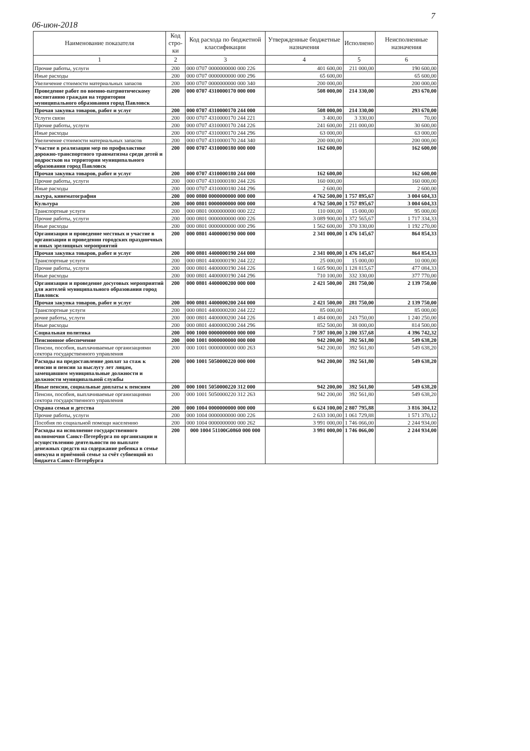06-июн-2018
7
| Наименование показателя | Код стро-ки | Код расхода по бюджетной классификации | Утвержденные бюджетные назначения | Исполнено | Неисполненные назначения |
| --- | --- | --- | --- | --- | --- |
| 1 | 2 | 3 | 4 | 5 | 6 |
| Прочие работы, услуги | 200 | 000 0707 0000000000 000 226 | 401 600,00 | 211 000,00 | 190 600,00 |
| Иные расходы | 200 | 000 0707 0000000000 000 296 | 65 600,00 | | 65 600,00 |
| Увеличение стоимости материальных запасов | 200 | 000 0707 0000000000 000 340 | 200 000,00 | | 200 000,00 |
| Проведение работ по военно-патриотическому воспитанию граждан на территории муниципального образования город Павловск | 200 | 000 0707 4310000170 000 000 | 508 000,00 | 214 330,00 | 293 670,00 |
| Прочая закупка товаров, работ и услуг | 200 | 000 0707 4310000170 244 000 | 508 000,00 | 214 330,00 | 293 670,00 |
| Услуги связи | 200 | 000 0707 4310000170 244 221 | 3 400,00 | 3 330,00 | 70,00 |
| Прочие работы, услуги | 200 | 000 0707 4310000170 244 226 | 241 600,00 | 211 000,00 | 30 600,00 |
| Иные расходы | 200 | 000 0707 4310000170 244 296 | 63 000,00 | | 63 000,00 |
| Увеличение стоимости материальных запасов | 200 | 000 0707 4310000170 244 340 | 200 000,00 | | 200 000,00 |
| Участие в реализации мер по профилактике дорожно-транспортного травматизма среди детей и подростков на территории муниципального образования город Павловск | 200 | 000 0707 4310000180 000 000 | 162 600,00 | | 162 600,00 |
| Прочая закупка товаров, работ и услуг | 200 | 000 0707 4310000180 244 000 | 162 600,00 | | 162 600,00 |
| Прочие работы, услуги | 200 | 000 0707 4310000180 244 226 | 160 000,00 | | 160 000,00 |
| Иные расходы | 200 | 000 0707 4310000180 244 296 | 2 600,00 | | 2 600,00 |
| льтура, кинематография | 200 | 000 0800 0000000000 000 000 | 4 762 500,00 | 1 757 895,67 | 3 004 604,33 |
| Культура | 200 | 000 0801 0000000000 000 000 | 4 762 500,00 | 1 757 895,67 | 3 004 604,33 |
| Транспортные услуги | 200 | 000 0801 0000000000 000 222 | 110 000,00 | 15 000,00 | 95 000,00 |
| Прочие работы, услуги | 200 | 000 0801 0000000000 000 226 | 3 089 900,00 | 1 372 565,67 | 1 717 334,33 |
| Иные расходы | 200 | 000 0801 0000000000 000 296 | 1 562 600,00 | 370 330,00 | 1 192 270,00 |
| Организация и проведение местных и участие в организации и проведении городских праздничных и иных зрелищных мероприятий | 200 | 000 0801 4400000190 000 000 | 2 341 000,00 | 1 476 145,67 | 864 854,33 |
| Прочая закупка товаров, работ и услуг | 200 | 000 0801 4400000190 244 000 | 2 341 000,00 | 1 476 145,67 | 864 854,33 |
| Транспортные услуги | 200 | 000 0801 4400000190 244 222 | 25 000,00 | 15 000,00 | 10 000,00 |
| Прочие работы, услуги | 200 | 000 0801 4400000190 244 226 | 1 605 900,00 | 1 128 815,67 | 477 084,33 |
| Иные расходы | 200 | 000 0801 4400000190 244 296 | 710 100,00 | 332 330,00 | 377 770,00 |
| Организация и проведение досуговых мероприятий для жителей муниципального образования город Павловск | 200 | 000 0801 4400000200 000 000 | 2 421 500,00 | 281 750,00 | 2 139 750,00 |
| Прочая закупка товаров, работ и услуг | 200 | 000 0801 4400000200 244 000 | 2 421 500,00 | 281 750,00 | 2 139 750,00 |
| Транспортные услуги | 200 | 000 0801 4400000200 244 222 | 85 000,00 | | 85 000,00 |
| рочие работы, услуги | 200 | 000 0801 4400000200 244 226 | 1 484 000,00 | 243 750,00 | 1 240 250,00 |
| Иные расходы | 200 | 000 0801 4400000200 244 296 | 852 500,00 | 38 000,00 | 814 500,00 |
| Социальная политика | 200 | 000 1000 0000000000 000 000 | 7 597 100,00 | 3 200 357,68 | 4 396 742,32 |
| Пенсионное обеспечение | 200 | 000 1001 0000000000 000 000 | 942 200,00 | 392 561,80 | 549 638,20 |
| Пенсии, пособия, выплачиваемые организациями сектора государственного управления | 200 | 000 1001 0000000000 000 263 | 942 200,00 | 392 561,80 | 549 638,20 |
| Расходы на предоставление доплат за стаж к пенсии и пенсии за выслугу лет лицам, замещавшим муниципальные должности и должности муниципальной службы | 200 | 000 1001 5050000220 000 000 | 942 200,00 | 392 561,80 | 549 638,20 |
| Иные пенсии, социальные доплаты к пенсиям | 200 | 000 1001 5050000220 312 000 | 942 200,00 | 392 561,80 | 549 638,20 |
| Пенсии, пособия, выплачиваемые организациями сектора государственного управления | 200 | 000 1001 5050000220 312 263 | 942 200,00 | 392 561,80 | 549 638,20 |
| Охрана семьи и детства | 200 | 000 1004 0000000000 000 000 | 6 624 100,00 | 2 807 795,88 | 3 816 304,12 |
| Прочие работы, услуги | 200 | 000 1004 0000000000 000 226 | 2 633 100,00 | 1 061 729,88 | 1 571 370,12 |
| Пособия по социальной помощи населению | 200 | 000 1004 0000000000 000 262 | 3 991 000,00 | 1 746 066,00 | 2 244 934,00 |
| Расходы на исполнение государственного полномочия Санкт-Петербурга по организации и осуществлению деятельности по выплате денежных средств на содержание ребенка в семье опекуна и приёмной семье за счёт субвенций из бюджета Санкт-Петербурга | 200 | 000 1004 51100G0860 000 000 | 3 991 000,00 | 1 746 066,00 | 2 244 934,00 |